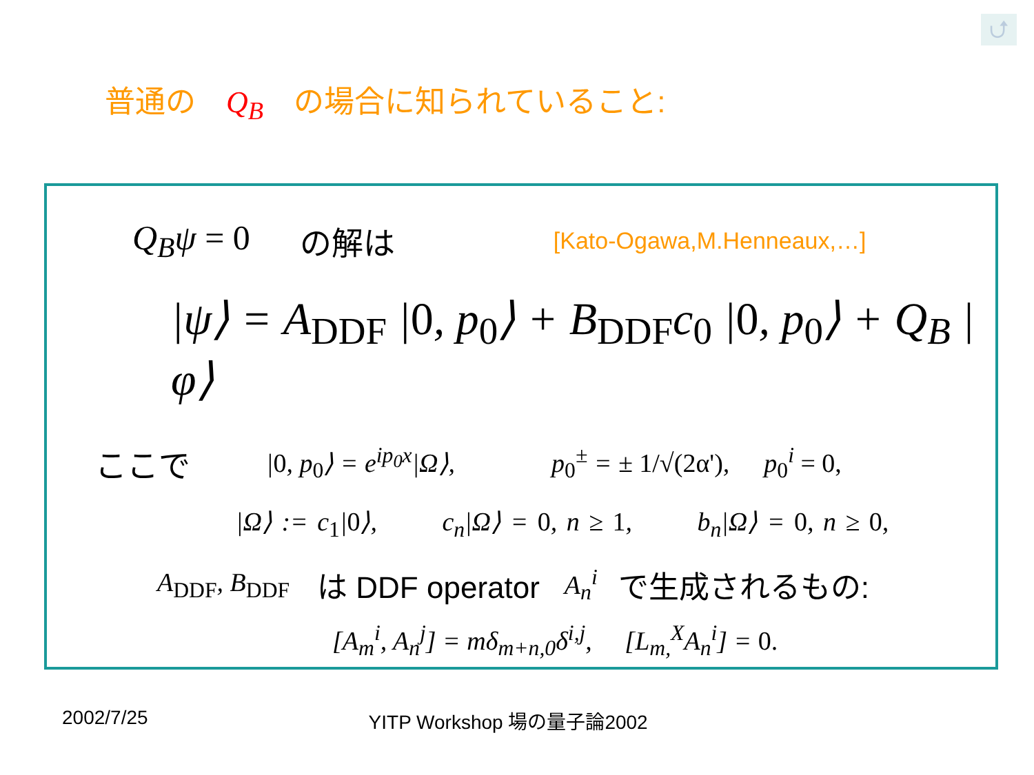⮍
普通の　Q<sub>B</sub>　の場合に知られていること:
Q<sub>B</sub>ψ = 0 の解は [Kato-Ogawa,M.Henneaux,…]
|ψ⟩ = A<sub>DDF</sub> |0, p<sub>0</sub>⟩ + B<sub>DDF</sub>c<sub>0</sub> |0, p<sub>0</sub>⟩ + Q<sub>B</sub> |φ⟩
ここで |0, p<sub>0</sub>⟩ = e<sup>ip<sub>0</sub>x</sup>|Ω⟩, p<sub>0</sub><sup>±</sup> = ± 1/√(2α'), p<sub>0</sub><sup>i</sup> = 0,
|Ω⟩ := c<sub>1</sub>|0⟩, c<sub>n</sub>|Ω⟩ = 0, n ≥ 1, b<sub>n</sub>|Ω⟩ = 0, n ≥ 0,
A<sub>DDF</sub>, B<sub>DDF</sub> は DDF operator A<sub>n</sub><sup>i</sup> で生成されるもの:
[A<sub>m</sub><sup>i</sup>, A<sub>n</sub><sup>j</sup>] = mδ<sub>m+n,0</sub>δ<sup>i,j</sup>, [L<sub>m,</sub><sup>X</sup>A<sub>n</sub><sup>i</sup>] = 0.
2002/7/25 YITP Workshop 場の量子論2002